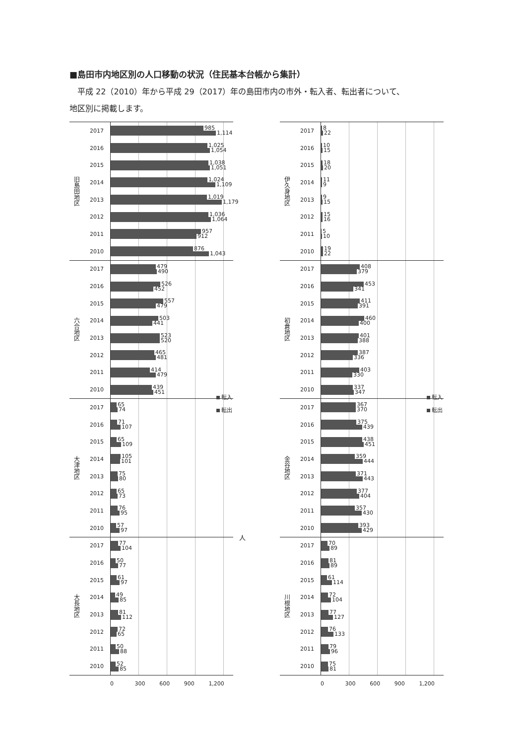■島田市内地区別の人口移動の状況（住民基本台帳から集計）
　平成 22（2010）年から平成 29（2017）年の島田市内の市外・転入者、転出者について、
地区別に掲載します。
旧島田地区
2017
985
1,114
2016
1,025
1,054
2015
1,038
1,051
2014
1,024
1,109
2013
1,019
1,179
2012
1,036
1,064
2011
957
912
2010
876
1,043
六合地区
2017
479
490
2016
526
452
2015
557
479
2014
503
441
2013
523
520
2012
465
481
2011
414
479
2010
439
451
大津地区
2017
65
74
2016
71
107
2015
65
109
2014
105
101
2013
75
80
2012
65
73
2011
76
95
2010
57
97
大長地区
2017
77
104
2016
50
77
2015
61
97
2014
49
85
2013
81
112
2012
72
65
2011
50
88
2010
52
85
0 300 600 900 1,200
転入
転出
人
伊久身地区
2017
8
22
2016
10
15
2015
18
20
2014
11
9
2013
9
15
2012
15
16
2011
5
10
2010
19
22
初倉地区
2017
408
379
2016
453
341
2015
411
391
2014
460
400
2013
401
388
2012
387
336
2011
403
330
2010
337
347
金谷地区
2017
367
370
2016
375
439
2015
438
451
2014
359
444
2013
371
443
2012
377
404
2011
357
430
2010
393
429
川根地区
2017
70
89
2016
81
89
2015
61
114
2014
72
104
2013
77
127
2012
76
133
2011
79
96
2010
75
81
0 300 600 900 1,200
転入
転出